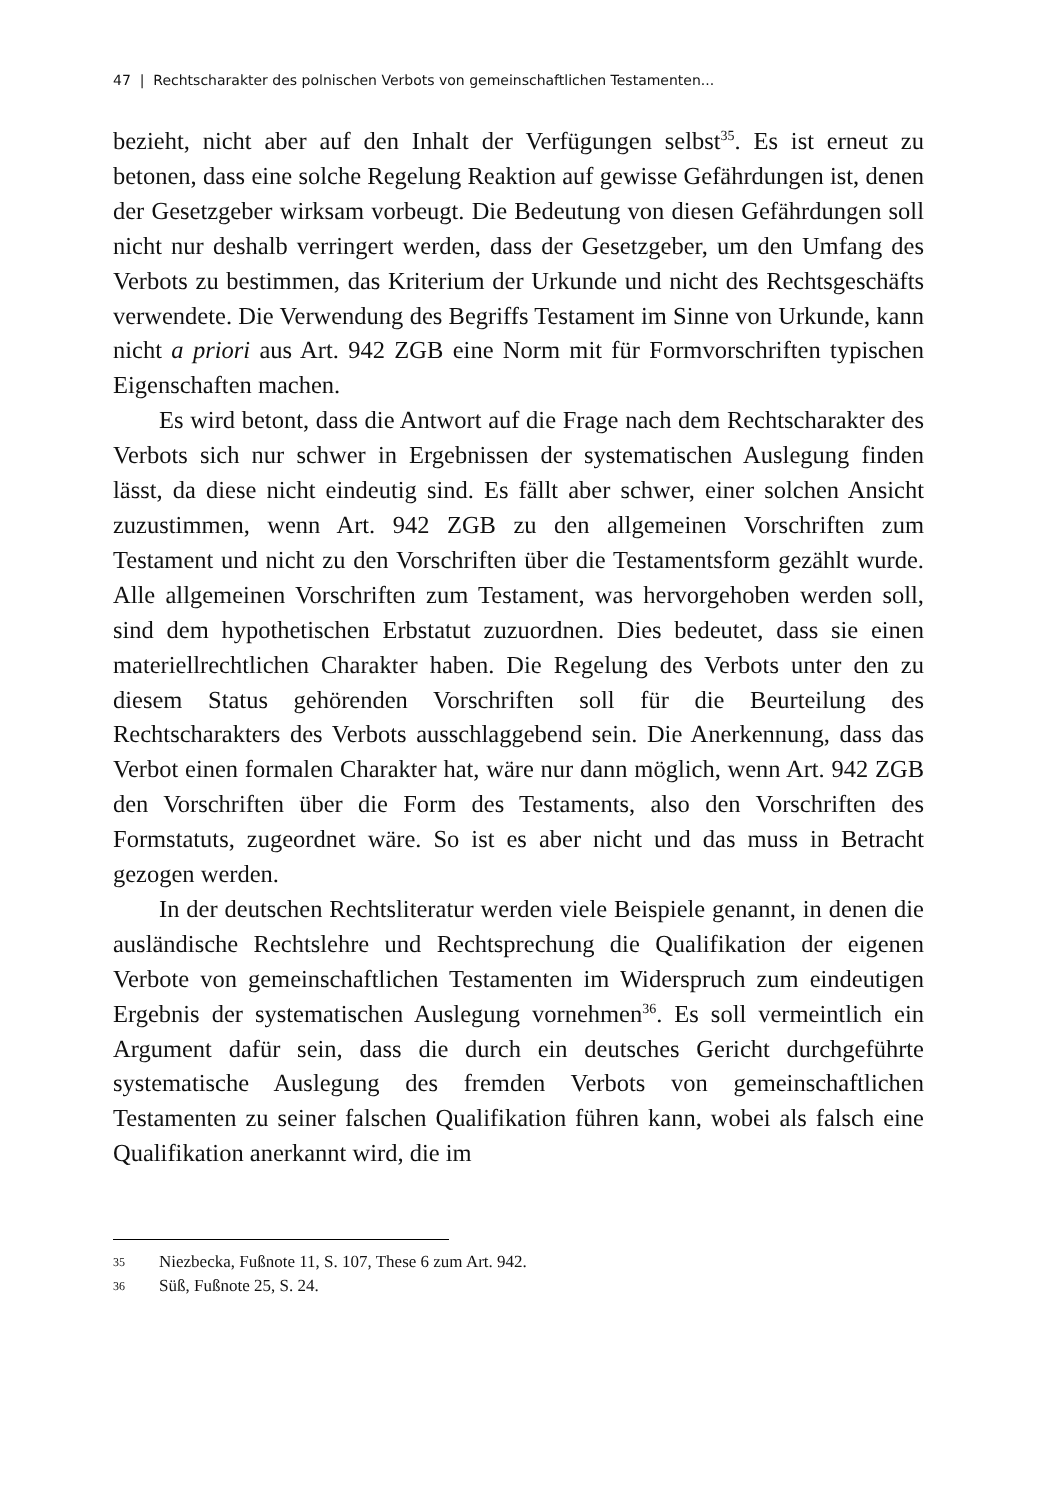47 | Rechtscharakter des polnischen Verbots von gemeinschaftlichen Testamenten...
bezieht, nicht aber auf den Inhalt der Verfügungen selbst<sup>35</sup>. Es ist erneut zu betonen, dass eine solche Regelung Reaktion auf gewisse Gefährdungen ist, denen der Gesetzgeber wirksam vorbeugt. Die Bedeutung von diesen Gefährdungen soll nicht nur deshalb verringert werden, dass der Gesetzgeber, um den Umfang des Verbots zu bestimmen, das Kriterium der Urkunde und nicht des Rechtsgeschäfts verwendete. Die Verwendung des Begriffs Testament im Sinne von Urkunde, kann nicht a priori aus Art. 942 ZGB eine Norm mit für Formvorschriften typischen Eigenschaften machen.
Es wird betont, dass die Antwort auf die Frage nach dem Rechtscharakter des Verbots sich nur schwer in Ergebnissen der systematischen Auslegung finden lässt, da diese nicht eindeutig sind. Es fällt aber schwer, einer solchen Ansicht zuzustimmen, wenn Art. 942 ZGB zu den allgemeinen Vorschriften zum Testament und nicht zu den Vorschriften über die Testamentsform gezählt wurde. Alle allgemeinen Vorschriften zum Testament, was hervorgehoben werden soll, sind dem hypothetischen Erbstatut zuzuordnen. Dies bedeutet, dass sie einen materiellrechtlichen Charakter haben. Die Regelung des Verbots unter den zu diesem Status gehörenden Vorschriften soll für die Beurteilung des Rechtscharakters des Verbots ausschlaggebend sein. Die Anerkennung, dass das Verbot einen formalen Charakter hat, wäre nur dann möglich, wenn Art. 942 ZGB den Vorschriften über die Form des Testaments, also den Vorschriften des Formstatuts, zugeordnet wäre. So ist es aber nicht und das muss in Betracht gezogen werden.
In der deutschen Rechtsliteratur werden viele Beispiele genannt, in denen die ausländische Rechtslehre und Rechtsprechung die Qualifikation der eigenen Verbote von gemeinschaftlichen Testamenten im Widerspruch zum eindeutigen Ergebnis der systematischen Auslegung vornehmen<sup>36</sup>. Es soll vermeintlich ein Argument dafür sein, dass die durch ein deutsches Gericht durchgeführte systematische Auslegung des fremden Verbots von gemeinschaftlichen Testamenten zu seiner falschen Qualifikation führen kann, wobei als falsch eine Qualifikation anerkannt wird, die im
35 Niezbecka, Fußnote 11, S. 107, These 6 zum Art. 942.
36 Süß, Fußnote 25, S. 24.